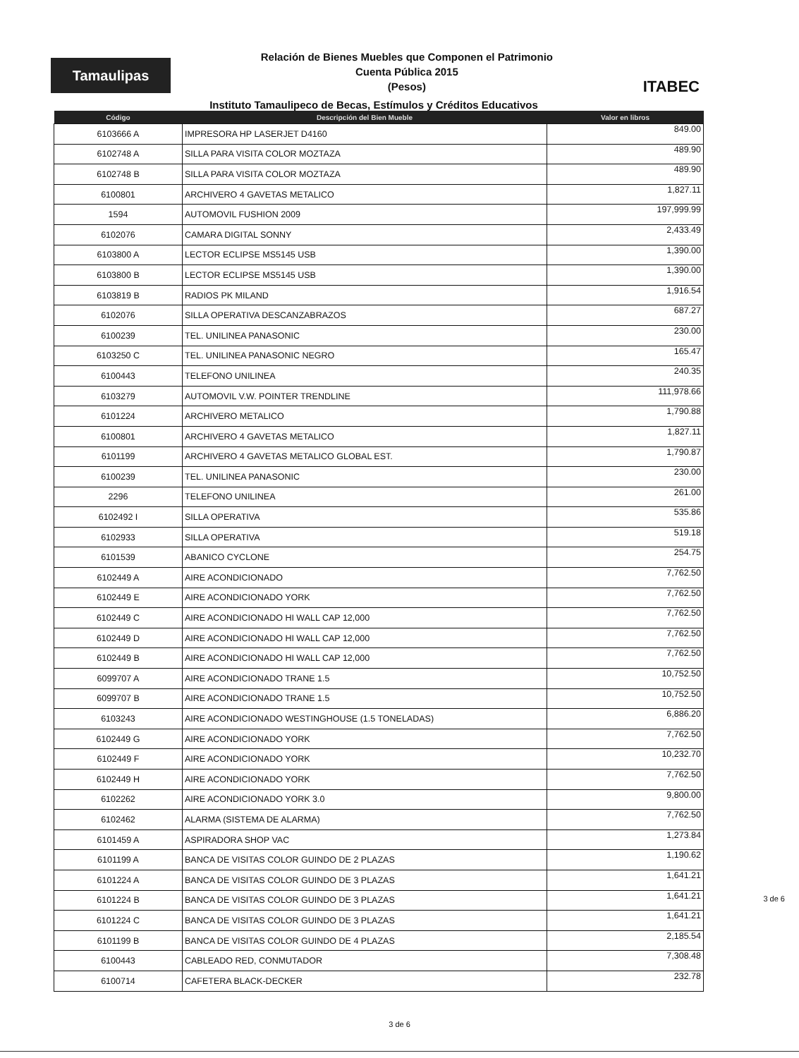Tamaulipas
Relación de Bienes Muebles que Componen el Patrimonio
Cuenta Pública 2015
(Pesos)
ITABEC
Instituto Tamaulipeco de Becas, Estímulos y Créditos Educativos
| Código | Descripción del Bien Mueble | Valor en libros |
| --- | --- | --- |
| 6103666 A | IMPRESORA HP LASERJET D4160 | 849.00 |
| 6102748 A | SILLA PARA VISITA COLOR MOZTAZA | 489.90 |
| 6102748 B | SILLA PARA VISITA COLOR MOZTAZA | 489.90 |
| 6100801 | ARCHIVERO 4 GAVETAS METALICO | 1,827.11 |
| 1594 | AUTOMOVIL FUSHION 2009 | 197,999.99 |
| 6102076 | CAMARA DIGITAL SONNY | 2,433.49 |
| 6103800 A | LECTOR ECLIPSE MS5145 USB | 1,390.00 |
| 6103800 B | LECTOR ECLIPSE MS5145 USB | 1,390.00 |
| 6103819 B | RADIOS PK MILAND | 1,916.54 |
| 6102076 | SILLA OPERATIVA DESCANZABRAZOS | 687.27 |
| 6100239 | TEL. UNILINEA PANASONIC | 230.00 |
| 6103250 C | TEL. UNILINEA PANASONIC NEGRO | 165.47 |
| 6100443 | TELEFONO UNILINEA | 240.35 |
| 6103279 | AUTOMOVIL V.W. POINTER TRENDLINE | 111,978.66 |
| 6101224 | ARCHIVERO METALICO | 1,790.88 |
| 6100801 | ARCHIVERO 4 GAVETAS METALICO | 1,827.11 |
| 6101199 | ARCHIVERO 4 GAVETAS METALICO GLOBAL EST. | 1,790.87 |
| 6100239 | TEL. UNILINEA PANASONIC | 230.00 |
| 2296 | TELEFONO UNILINEA | 261.00 |
| 6102492 I | SILLA OPERATIVA | 535.86 |
| 6102933 | SILLA OPERATIVA | 519.18 |
| 6101539 | ABANICO CYCLONE | 254.75 |
| 6102449 A | AIRE ACONDICIONADO | 7,762.50 |
| 6102449 E | AIRE ACONDICIONADO YORK | 7,762.50 |
| 6102449 C | AIRE ACONDICIONADO HI WALL CAP 12,000 | 7,762.50 |
| 6102449 D | AIRE ACONDICIONADO HI WALL CAP 12,000 | 7,762.50 |
| 6102449 B | AIRE ACONDICIONADO HI WALL CAP 12,000 | 7,762.50 |
| 6099707 A | AIRE ACONDICIONADO TRANE 1.5 | 10,752.50 |
| 6099707 B | AIRE ACONDICIONADO TRANE 1.5 | 10,752.50 |
| 6103243 | AIRE ACONDICIONADO WESTINGHOUSE (1.5 TONELADAS) | 6,886.20 |
| 6102449 G | AIRE ACONDICIONADO YORK | 7,762.50 |
| 6102449 F | AIRE ACONDICIONADO YORK | 10,232.70 |
| 6102449 H | AIRE ACONDICIONADO YORK | 7,762.50 |
| 6102262 | AIRE ACONDICIONADO YORK 3.0 | 9,800.00 |
| 6102462 | ALARMA (SISTEMA DE ALARMA) | 7,762.50 |
| 6101459 A | ASPIRADORA SHOP VAC | 1,273.84 |
| 6101199 A | BANCA DE VISITAS COLOR GUINDO DE 2 PLAZAS | 1,190.62 |
| 6101224 A | BANCA DE VISITAS COLOR GUINDO DE 3 PLAZAS | 1,641.21 |
| 6101224 B | BANCA DE VISITAS COLOR GUINDO DE 3 PLAZAS | 1,641.21 |
| 6101224 C | BANCA DE VISITAS COLOR GUINDO DE 3 PLAZAS | 1,641.21 |
| 6101199 B | BANCA DE VISITAS COLOR GUINDO DE 4 PLAZAS | 2,185.54 |
| 6100443 | CABLEADO RED, CONMUTADOR | 7,308.48 |
| 6100714 | CAFETERA BLACK-DECKER | 232.78 |
3 de 6
3 de 6